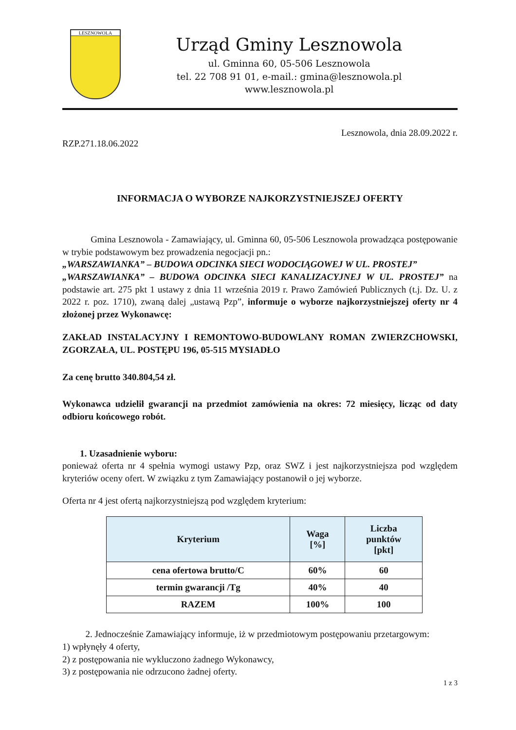LESZNOWOLA
Urząd Gminy Lesznowola
ul. Gminna 60, 05-506 Lesznowola
tel. 22 708 91 01, e-mail.: gmina@lesznowola.pl
www.lesznowola.pl
Lesznowola, dnia 28.09.2022 r.
RZP.271.18.06.2022
INFORMACJA O WYBORZE NAJKORZYSTNIEJSZEJ OFERTY
Gmina Lesznowola - Zamawiający, ul. Gminna 60, 05-506 Lesznowola prowadząca postępowanie w trybie podstawowym bez prowadzenia negocjacji pn.:
„WARSZAWIANKA” – BUDOWA ODCINKA SIECI WODOCIĄGOWEJ W UL. PROSTEJ”
„WARSZAWIANKA” – BUDOWA ODCINKA SIECI KANALIZACYJNEJ W UL. PROSTEJ” na podstawie art. 275 pkt 1 ustawy z dnia 11 września 2019 r. Prawo Zamówień Publicznych (t.j. Dz. U. z 2022 r. poz. 1710), zwaną dalej „ustawą Pzp”, informuje o wyborze najkorzystniejszej oferty nr 4 złożonej przez Wykonawcę:
ZAKŁAD INSTALACYJNY I REMONTOWO-BUDOWLANY ROMAN ZWIERZCHOWSKI, ZGORZAŁA, UL. POSTĘPU 196, 05-515 MYSIADŁO
Za cenę brutto 340.804,54 zł.
Wykonawca udzielił gwarancji na przedmiot zamówienia na okres: 72 miesięcy, licząc od daty odbioru końcowego robót.
1. Uzasadnienie wyboru:
ponieważ oferta nr 4 spełnia wymogi ustawy Pzp, oraz SWZ i jest najkorzystniejsza pod względem kryteriów oceny ofert. W związku z tym Zamawiający postanowił o jej wyborze.
Oferta nr 4 jest ofertą najkorzystniejszą pod względem kryterium:
| Kryterium | Waga [%] | Liczba punktów [pkt] |
| --- | --- | --- |
| cena ofertowa brutto/C | 60% | 60 |
| termin gwarancji /Tg | 40% | 40 |
| RAZEM | 100% | 100 |
2. Jednocześnie Zamawiający informuje, iż w przedmiotowym postępowaniu przetargowym:
1) wpłynęły 4 oferty,
2) z postępowania nie wykluczono żadnego Wykonawcy,
3) z postępowania nie odrzucono żadnej oferty.
1 z 3